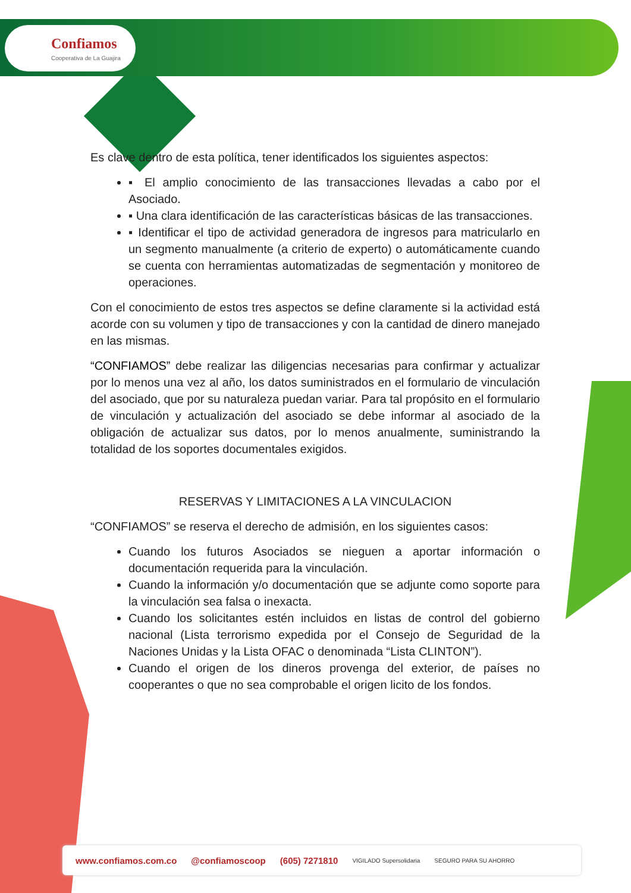Confiamos
Cooperativa de La Guajira
Es clave dentro de esta política, tener identificados los siguientes aspectos:
▪ El amplio conocimiento de las transacciones llevadas a cabo por el Asociado.
▪ Una clara identificación de las características básicas de las transacciones.
▪ Identificar el tipo de actividad generadora de ingresos para matricularlo en un segmento manualmente (a criterio de experto) o automáticamente cuando se cuenta con herramientas automatizadas de segmentación y monitoreo de operaciones.
Con el conocimiento de estos tres aspectos se define claramente si la actividad está acorde con su volumen y tipo de transacciones y con la cantidad de dinero manejado en las mismas.
“CONFIAMOS” debe realizar las diligencias necesarias para confirmar y actualizar por lo menos una vez al año, los datos suministrados en el formulario de vinculación del asociado, que por su naturaleza puedan variar. Para tal propósito en el formulario de vinculación y actualización del asociado se debe informar al asociado de la obligación de actualizar sus datos, por lo menos anualmente, suministrando la totalidad de los soportes documentales exigidos.
RESERVAS Y LIMITACIONES A LA VINCULACION
“CONFIAMOS” se reserva el derecho de admisión, en los siguientes casos:
Cuando los futuros Asociados se nieguen a aportar información o documentación requerida para la vinculación.
Cuando la información y/o documentación que se adjunte como soporte para la vinculación sea falsa o inexacta.
Cuando los solicitantes estén incluidos en listas de control del gobierno nacional (Lista terrorismo expedida por el Consejo de Seguridad de la Naciones Unidas y la Lista OFAC o denominada “Lista CLINTON”).
Cuando el origen de los dineros provenga del exterior, de países no cooperantes o que no sea comprobable el origen licito de los fondos.
www.confiamos.com.co @confiamoscoop (605) 7271810 VIGILADO Supersolidaria SEGURO PARA SU AHORRO